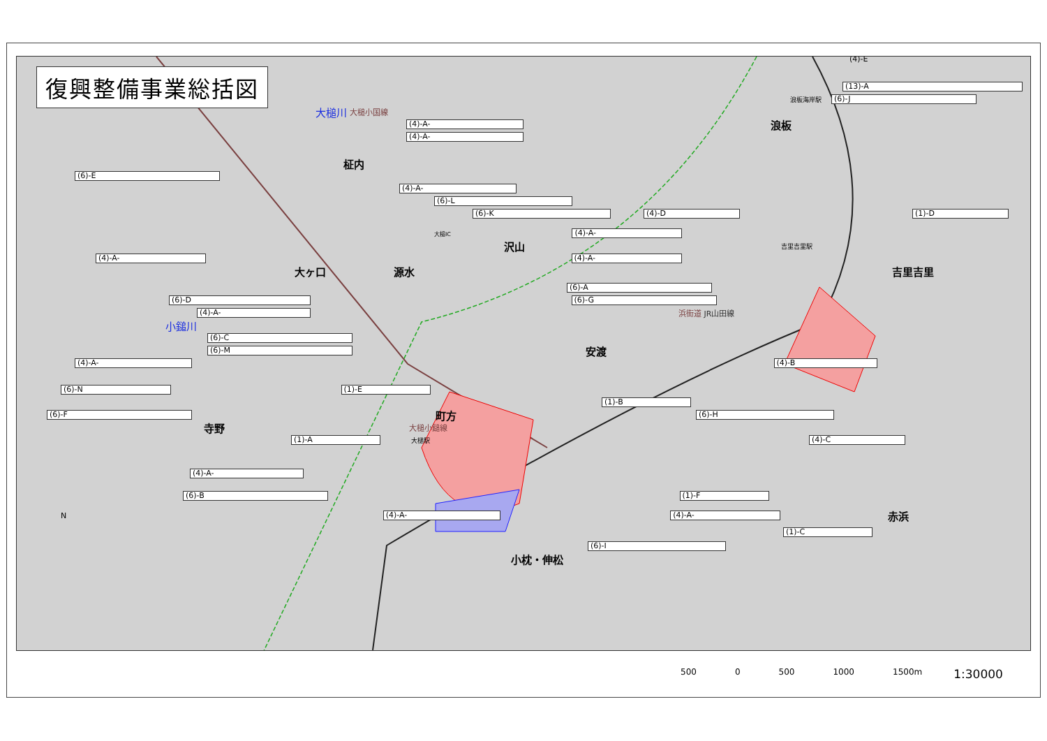復興整備事業総括図
(4)-E
(13)-A
浪板海岸駅 (6)-J
大槌川 大槌小国線
(4)-A- 浪板
(4)-A-
柾内
(6)-E
(4)-A-
(6)-L
(6)-K (4)-D (1)-D
大槌IC (4)-A-
沢山 吉里吉里駅
(4)-A- (4)-A-
大ヶ口 源水 吉里吉里
(6)-A
(6)-D (6)-G
(4)-A- 浜街道 JR山田線
小鎚川
(6)-C
(6)-M 安渡
(4)-A- (4)-B
(6)-N (1)-E
(1)-B
(6)-F 町方 (6)-H
寺野 大槌小鎚線
(1)-A 大槌駅 (4)-C
(4)-A-
(6)-B (1)-F
N (4)-A- (4)-A- 赤浜
(1)-C
(6)-I
小枕・伸松
500 0 500 1000 1500m 1:30000